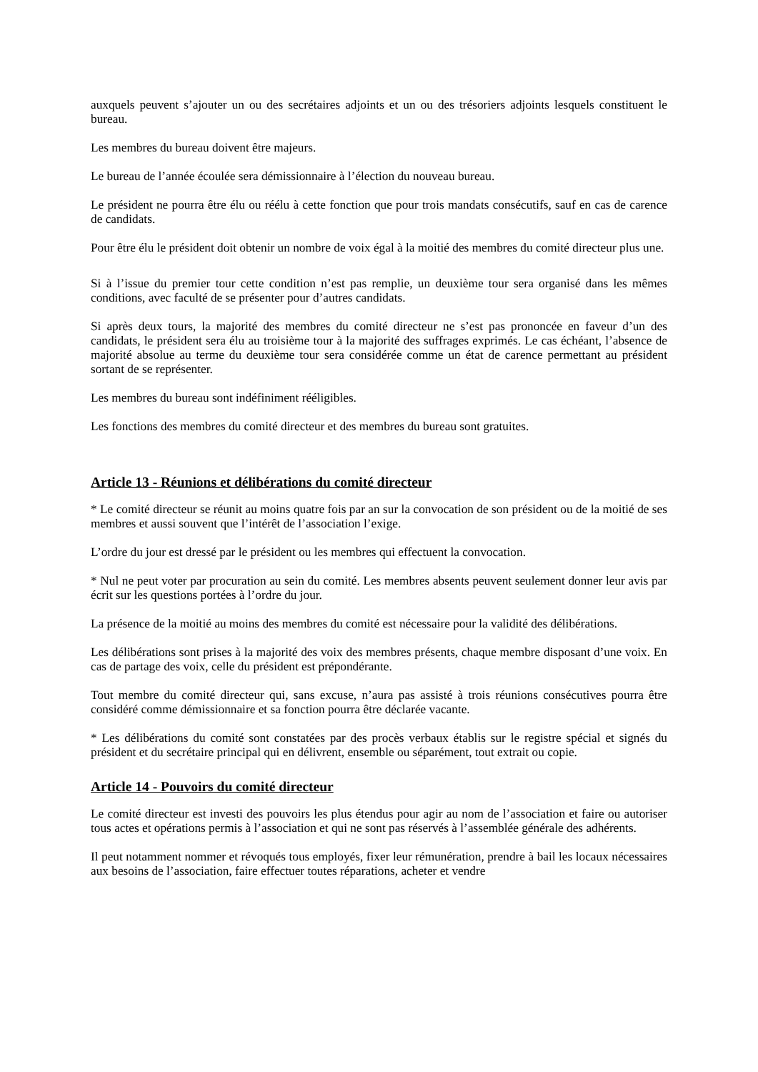auxquels peuvent s’ajouter un ou des secrétaires adjoints et un ou des trésoriers adjoints lesquels constituent le bureau.
Les membres du bureau doivent être majeurs.
Le bureau de l’année écoulée sera démissionnaire à l’élection du nouveau bureau.
Le président ne pourra être élu ou réélu à cette fonction que pour trois mandats consécutifs, sauf en cas de carence de candidats.
Pour être élu le président doit obtenir un nombre de voix égal à la moitié des membres du comité directeur plus une.
Si à l’issue du premier tour cette condition n’est pas remplie, un deuxième tour sera organisé dans les mêmes conditions, avec faculté de se présenter pour d’autres candidats.
Si après deux tours, la majorité des membres du comité directeur ne s’est pas prononcée en faveur d’un des candidats, le président sera élu au troisième tour à la majorité des suffrages exprimés. Le cas échéant, l’absence de majorité absolue au terme du deuxième tour sera considérée comme un état de carence permettant au président sortant de se représenter.
Les membres du bureau sont indéfiniment rééligibles.
Les fonctions des membres du comité directeur et des membres du bureau sont gratuites.
Article 13 - Réunions et délibérations du comité directeur
* Le comité directeur se réunit au moins quatre fois par an sur la convocation de son président ou de la moitié de ses membres et aussi souvent que l’intérêt de l’association l’exige.
L’ordre du jour est dressé par le président ou les membres qui effectuent la convocation.
* Nul ne peut voter par procuration au sein du comité. Les membres absents peuvent seulement donner leur avis par écrit sur les questions portées à l’ordre du jour.
La présence de la moitié au moins des membres du comité est nécessaire pour la validité des délibérations.
Les délibérations sont prises à la majorité des voix des membres présents, chaque membre disposant d’une voix. En cas de partage des voix, celle du président est prépondérante.
Tout membre du comité directeur qui, sans excuse, n’aura pas assisté à trois réunions consécutives pourra être considéré comme démissionnaire et sa fonction pourra être déclarée vacante.
* Les délibérations du comité sont constatées par des procès verbaux établis sur le registre spécial et signés du président et du secrétaire principal qui en délivrent, ensemble ou séparément, tout extrait ou copie.
Article 14 - Pouvoirs du comité directeur
Le comité directeur est investi des pouvoirs les plus étendus pour agir au nom de l’association et faire ou autoriser tous actes et opérations permis à l’association et qui ne sont pas réservés à l’assemblée générale des adhérents.
Il peut notamment nommer et révoqués tous employés, fixer leur rémunération, prendre à bail les locaux nécessaires aux besoins de l’association, faire effectuer toutes réparations, acheter et vendre